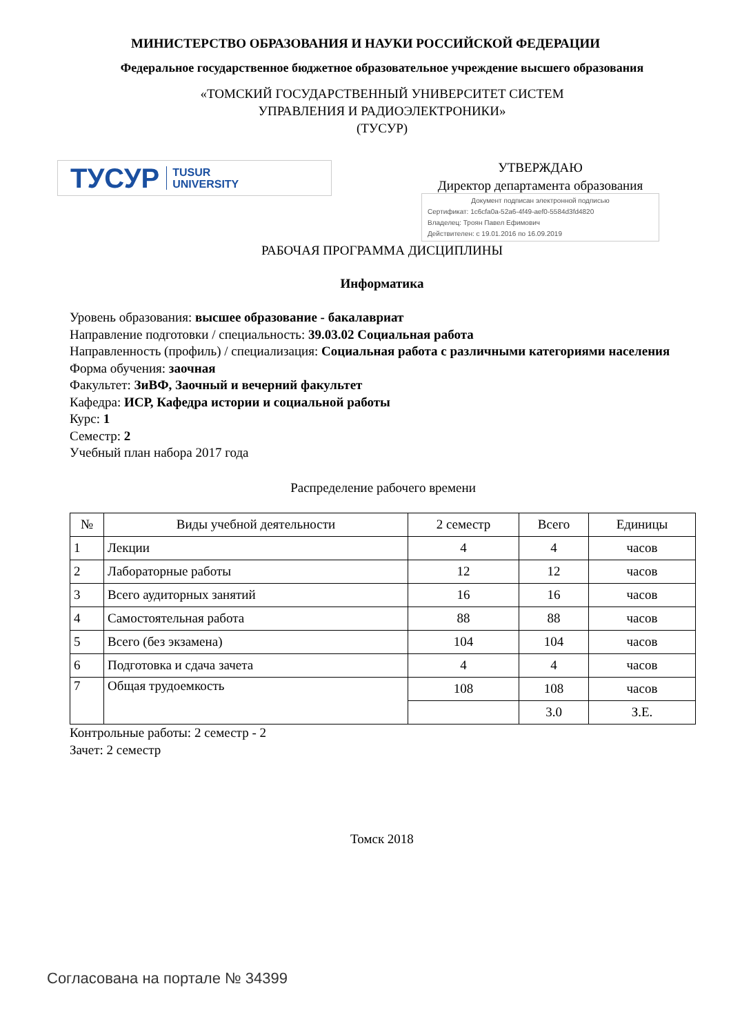МИНИСТЕРСТВО ОБРАЗОВАНИЯ И НАУКИ РОССИЙСКОЙ ФЕДЕРАЦИИ
Федеральное государственное бюджетное образовательное учреждение высшего образования
«ТОМСКИЙ ГОСУДАРСТВЕННЫЙ УНИВЕРСИТЕТ СИСТЕМ
УПРАВЛЕНИЯ И РАДИОЭЛЕКТРОНИКИ»
(ТУСУР)
ТУСУР TUSUR
UNIVERSITY
УТВЕРЖДАЮ
Директор департамента образования
Документ подписан электронной подписью
Сертификат: 1c6cfa0a-52a6-4f49-aef0-5584d3fd4820
Владелец: Троян Павел Ефимович
Действителен: с 19.01.2016 по 16.09.2019
РАБОЧАЯ ПРОГРАММА ДИСЦИПЛИНЫ
Информатика
Уровень образования: высшее образование - бакалавриат
Направление подготовки / специальность: 39.03.02 Социальная работа
Направленность (профиль) / специализация: Социальная работа с различными категориями населения
Форма обучения: заочная
Факультет: ЗиВФ, Заочный и вечерний факультет
Кафедра: ИСР, Кафедра истории и социальной работы
Курс: 1
Семестр: 2
Учебный план набора 2017 года
Распределение рабочего времени
| № | Виды учебной деятельности | 2 семестр | Всего | Единицы |
| --- | --- | --- | --- | --- |
| 1 | Лекции | 4 | 4 | часов |
| 2 | Лабораторные работы | 12 | 12 | часов |
| 3 | Всего аудиторных занятий | 16 | 16 | часов |
| 4 | Самостоятельная работа | 88 | 88 | часов |
| 5 | Всего (без экзамена) | 104 | 104 | часов |
| 6 | Подготовка и сдача зачета | 4 | 4 | часов |
| 7 | Общая трудоемкость | 108 | 108 | часов |
| | | | 3.0 | З.Е. |
Контрольные работы: 2 семестр - 2
Зачет: 2 семестр
Томск 2018
Согласована на портале № 34399